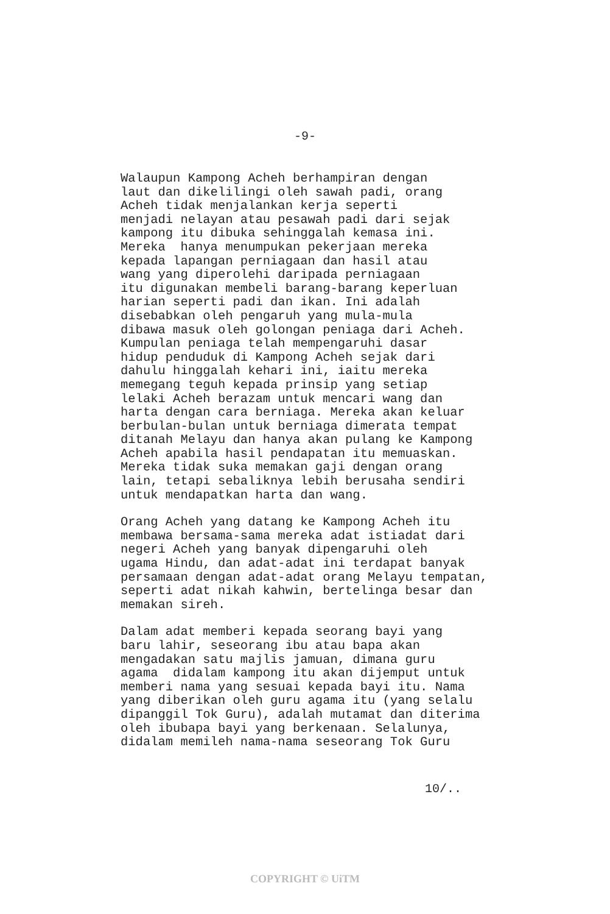-9-
Walaupun Kampong Acheh berhampiran dengan laut dan dikelilingi oleh sawah padi, orang Acheh tidak menjalankan kerja seperti menjadi nelayan atau pesawah padi dari sejak kampong itu dibuka sehinggalah kemasa ini. Mereka hanya menumpukan pekerjaan mereka kepada lapangan perniagaan dan hasil atau wang yang diperolehi daripada perniagaan itu digunakan membeli barang-barang keperluan harian seperti padi dan ikan. Ini adalah disebabkan oleh pengaruh yang mula-mula dibawa masuk oleh golongan peniaga dari Acheh. Kumpulan peniaga telah mempengaruhi dasar hidup penduduk di Kampong Acheh sejak dari dahulu hinggalah kehari ini, iaitu mereka memegang teguh kepada prinsip yang setiap lelaki Acheh berazam untuk mencari wang dan harta dengan cara berniaga. Mereka akan keluar berbulan-bulan untuk berniaga dimerata tempat ditanah Melayu dan hanya akan pulang ke Kampong Acheh apabila hasil pendapatan itu memuaskan. Mereka tidak suka memakan gaji dengan orang lain, tetapi sebaliknya lebih berusaha sendiri untuk mendapatkan harta dan wang.
Orang Acheh yang datang ke Kampong Acheh itu membawa bersama-sama mereka adat istiadat dari negeri Acheh yang banyak dipengaruhi oleh ugama Hindu, dan adat-adat ini terdapat banyak persamaan dengan adat-adat orang Melayu tempatan, seperti adat nikah kahwin, bertelinga besar dan memakan sireh.
Dalam adat memberi kepada seorang bayi yang baru lahir, seseorang ibu atau bapa akan mengadakan satu majlis jamuan, dimana guru agama didalam kampong itu akan dijemput untuk memberi nama yang sesuai kepada bayi itu. Nama yang diberikan oleh guru agama itu (yang selalu dipanggil Tok Guru), adalah mutamat dan diterima oleh ibubapa bayi yang berkenaan. Selalunya, didalam memileh nama-nama seseorang Tok Guru
10/..
COPYRIGHT © UiTM